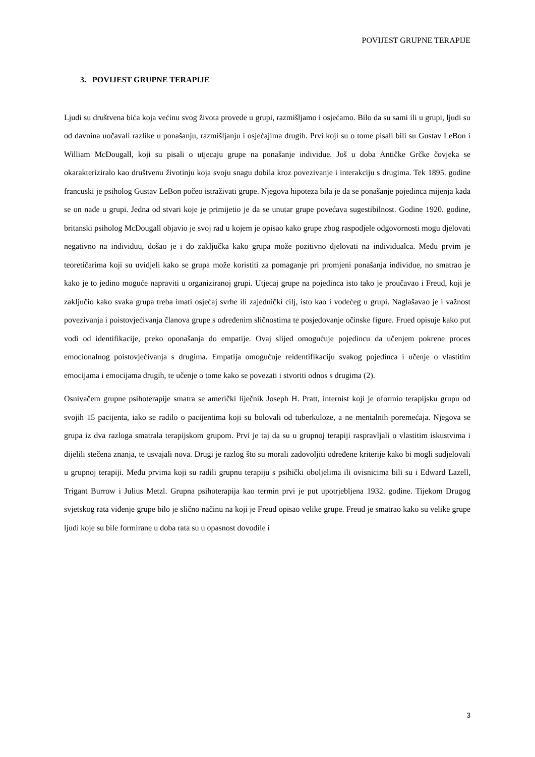POVIJEST GRUPNE TERAPIJE
3. POVIJEST GRUPNE TERAPIJE
Ljudi su društvena bića koja većinu svog života provede u grupi, razmišljamo i osjećamo. Bilo da su sami ili u grupi, ljudi su od davnina uočavali razlike u ponašanju, razmišljanju i osjećajima drugih. Prvi koji su o tome pisali bili su Gustav LeBon i William McDougall, koji su pisali o utjecaju grupe na ponašanje individue. Još u doba Antičke Grčke čovjeka se okarakteriziralo kao društvenu životinju koja svoju snagu dobila kroz povezivanje i interakciju s drugima. Tek 1895. godine francuski je psiholog Gustav LeBon počeo istraživati grupe. Njegova hipoteza bila je da se ponašanje pojedinca mijenja kada se on nađe u grupi. Jedna od stvari koje je primijetio je da se unutar grupe povećava sugestibilnost. Godine 1920. godine, britanski psiholog McDougall objavio je svoj rad u kojem je opisao kako grupe zbog raspodjele odgovornosti mogu djelovati negativno na individuu, došao je i do zaključka kako grupa može pozitivno djelovati na individualca. Među prvim je teoretičarima koji su uvidjeli kako se grupa može koristiti za pomaganje pri promjeni ponašanja individue, no smatrao je kako je to jedino moguće napraviti u organiziranoj grupi. Utjecaj grupe na pojedinca isto tako je proučavao i Freud, koji je zaključio kako svaka grupa treba imati osjećaj svrhe ili zajednički cilj, isto kao i vodećeg u grupi. Naglašavao je i važnost povezivanja i poistovjećivanja članova grupe s određenim sličnostima te posjedovanje očinske figure. Frued opisuje kako put vodi od identifikacije, preko oponašanja do empatije. Ovaj slijed omogućuje pojedincu da učenjem pokrene proces emocionalnog poistovjećivanja s drugima. Empatija omogućuje reidentifikaciju svakog pojedinca i učenje o vlastitim emocijama i emocijama drugih, te učenje o tome kako se povezati i stvoriti odnos s drugima (2).
Osnivačem grupne psihoterapije smatra se američki liječnik Joseph H. Pratt, internist koji je oformio terapijsku grupu od svojih 15 pacijenta, iako se radilo o pacijentima koji su bolovali od tuberkuloze, a ne mentalnih poremećaja. Njegova se grupa iz dva razloga smatrala terapijskom grupom. Prvi je taj da su u grupnoj terapiji raspravljali o vlastitim iskustvima i dijelili stečena znanja, te usvajali nova. Drugi je razlog što su morali zadovoljiti određene kriterije kako bi mogli sudjelovali u grupnoj terapiji. Među prvima koji su radili grupnu terapiju s psihički oboljelima ili ovisnicima bili su i Edward Lazell, Trigant Burrow i Julius Metzl. Grupna psihoterapija kao termin prvi je put upotrjebljena 1932. godine. Tijekom Drugog svjetskog rata viđenje grupe bilo je slično načinu na koji je Freud opisao velike grupe. Freud je smatrao kako su velike grupe ljudi koje su bile formirane u doba rata su u opasnost dovodile i
3